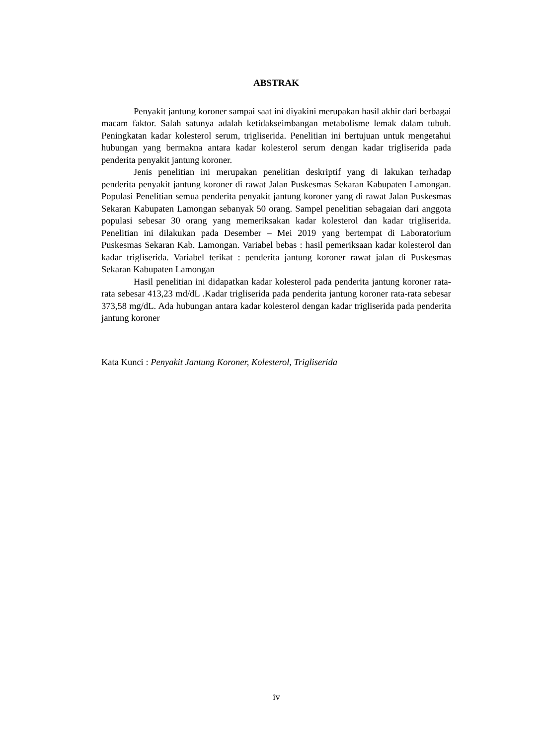ABSTRAK
Penyakit jantung koroner sampai saat ini diyakini merupakan hasil akhir dari berbagai macam faktor. Salah satunya adalah ketidakseimbangan metabolisme lemak dalam tubuh. Peningkatan kadar kolesterol serum, trigliserida. Penelitian ini bertujuan untuk mengetahui hubungan yang bermakna antara kadar kolesterol serum dengan kadar trigliserida pada penderita penyakit jantung koroner.
Jenis penelitian ini merupakan penelitian deskriptif yang di lakukan terhadap penderita penyakit jantung koroner di rawat Jalan Puskesmas Sekaran Kabupaten Lamongan. Populasi Penelitian semua penderita penyakit jantung koroner yang di rawat Jalan Puskesmas Sekaran Kabupaten Lamongan sebanyak 50 orang. Sampel penelitian sebagaian dari anggota populasi sebesar 30 orang yang memeriksakan kadar kolesterol dan kadar trigliserida. Penelitian ini dilakukan pada Desember – Mei 2019 yang bertempat di Laboratorium Puskesmas Sekaran Kab. Lamongan. Variabel bebas : hasil pemeriksaan kadar kolesterol dan kadar trigliserida. Variabel terikat : penderita jantung koroner rawat jalan di Puskesmas Sekaran Kabupaten Lamongan
Hasil penelitian ini didapatkan kadar kolesterol pada penderita jantung koroner rata-rata sebesar 413,23 md/dL .Kadar trigliserida pada penderita jantung koroner rata-rata sebesar 373,58 mg/dL. Ada hubungan antara kadar kolesterol dengan kadar trigliserida pada penderita jantung koroner
Kata Kunci : Penyakit Jantung Koroner, Kolesterol, Trigliserida
iv